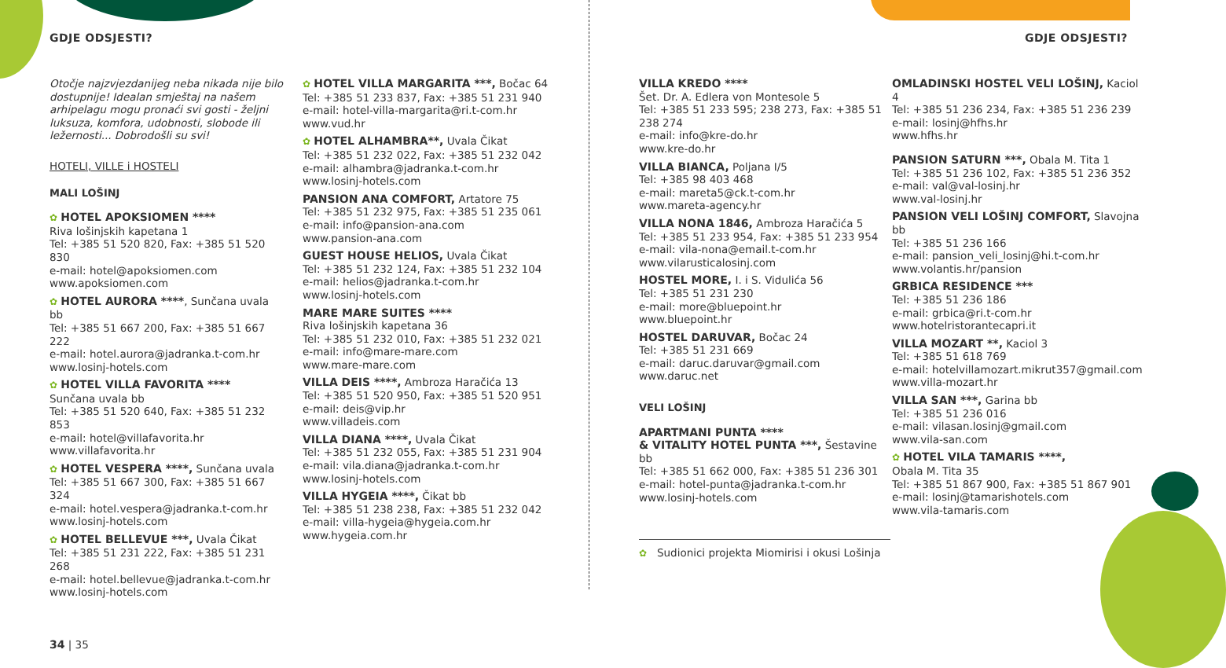GDJE ODSJESTI?
Otočje najzvjezdanijeg neba nikada nije bilo dostupnije! Idealan smještaj na našem arhipelagu mogu pronaći svi gosti - željni luksuza, komfora, udobnosti, slobode ili ležernosti... Dobrodošli su svi!
HOTELI, VILLE i HOSTELI
MALI LOŠINJ
✿ HOTEL APOKSIOMEN ****
Riva lošinjskih kapetana 1
Tel: +385 51 520 820, Fax: +385 51 520 830
e-mail: hotel@apoksiomen.com
www.apoksiomen.com
✿ HOTEL AURORA ****, Sunčana uvala bb
Tel: +385 51 667 200, Fax: +385 51 667 222
e-mail: hotel.aurora@jadranka.t-com.hr
www.losinj-hotels.com
✿ HOTEL VILLA FAVORITA ****
Sunčana uvala bb
Tel: +385 51 520 640, Fax: +385 51 232 853
e-mail: hotel@villafavorita.hr
www.villafavorita.hr
✿ HOTEL VESPERA ****, Sunčana uvala
Tel: +385 51 667 300, Fax: +385 51 667 324
e-mail: hotel.vespera@jadranka.t-com.hr
www.losinj-hotels.com
✿ HOTEL BELLEVUE ***, Uvala Čikat
Tel: +385 51 231 222, Fax: +385 51 231 268
e-mail: hotel.bellevue@jadranka.t-com.hr
www.losinj-hotels.com
34 | 35
✿ HOTEL VILLA MARGARITA ***, Bočac 64
Tel: +385 51 233 837, Fax: +385 51 231 940
e-mail: hotel-villa-margarita@ri.t-com.hr
www.vud.hr
✿ HOTEL ALHAMBRA**, Uvala Čikat
Tel: +385 51 232 022, Fax: +385 51 232 042
e-mail: alhambra@jadranka.t-com.hr
www.losinj-hotels.com
PANSION ANA COMFORT, Artatore 75
Tel: +385 51 232 975, Fax: +385 51 235 061
e-mail: info@pansion-ana.com
www.pansion-ana.com
GUEST HOUSE HELIOS, Uvala Čikat
Tel: +385 51 232 124, Fax: +385 51 232 104
e-mail: helios@jadranka.t-com.hr
www.losinj-hotels.com
MARE MARE SUITES ****
Riva lošinjskih kapetana 36
Tel: +385 51 232 010, Fax: +385 51 232 021
e-mail: info@mare-mare.com
www.mare-mare.com
VILLA DEIS ****, Ambroza Haračića 13
Tel: +385 51 520 950, Fax: +385 51 520 951
e-mail: deis@vip.hr
www.villadeis.com
VILLA DIANA ****, Uvala Čikat
Tel: +385 51 232 055, Fax: +385 51 231 904
e-mail: vila.diana@jadranka.t-com.hr
www.losinj-hotels.com
VILLA HYGEIA ****, Čikat bb
Tel: +385 51 238 238, Fax: +385 51 232 042
e-mail: villa-hygeia@hygeia.com.hr
www.hygeia.com.hr
GDJE ODSJESTI?
VILLA KREDO ****
Šet. Dr. A. Edlera von Montesole 5
Tel: +385 51 233 595; 238 273, Fax: +385 51 238 274
e-mail: info@kre-do.hr
www.kre-do.hr
VILLA BIANCA, Poljana I/5
Tel: +385 98 403 468
e-mail: mareta5@ck.t-com.hr
www.mareta-agency.hr
VILLA NONA 1846, Ambroza Haračića 5
Tel: +385 51 233 954, Fax: +385 51 233 954
e-mail: vila-nona@email.t-com.hr
www.vilarusticalosinj.com
HOSTEL MORE, I. i S. Vidulića 56
Tel: +385 51 231 230
e-mail: more@bluepoint.hr
www.bluepoint.hr
HOSTEL DARUVAR, Bočac 24
Tel: +385 51 231 669
e-mail: daruc.daruvar@gmail.com
www.daruc.net
VELI LOŠINJ
APARTMANI PUNTA ****
& VITALITY HOTEL PUNTA ***, Šestavine bb
Tel: +385 51 662 000, Fax: +385 51 236 301
e-mail: hotel-punta@jadranka.t-com.hr
www.losinj-hotels.com
✿ Sudionici projekta Miomirisi i okusi Lošinja
OMLADINSKI HOSTEL VELI LOŠINJ, Kaciol 4
Tel: +385 51 236 234, Fax: +385 51 236 239
e-mail: losinj@hfhs.hr
www.hfhs.hr
PANSION SATURN ***, Obala M. Tita 1
Tel: +385 51 236 102, Fax: +385 51 236 352
e-mail: val@val-losinj.hr
www.val-losinj.hr
PANSION VELI LOŠINJ COMFORT, Slavojna bb
Tel: +385 51 236 166
e-mail: pansion_veli_losinj@hi.t-com.hr
www.volantis.hr/pansion
GRBICA RESIDENCE ***
Tel: +385 51 236 186
e-mail: grbica@ri.t-com.hr
www.hotelristorantecapri.it
VILLA MOZART **, Kaciol 3
Tel: +385 51 618 769
e-mail: hotelvillamozart.mikrut357@gmail.com
www.villa-mozart.hr
VILLA SAN ***, Garina bb
Tel: +385 51 236 016
e-mail: vilasan.losinj@gmail.com
www.vila-san.com
✿ HOTEL VILA TAMARIS ****,
Obala M. Tita 35
Tel: +385 51 867 900, Fax: +385 51 867 901
e-mail: losinj@tamarishotels.com
www.vila-tamaris.com